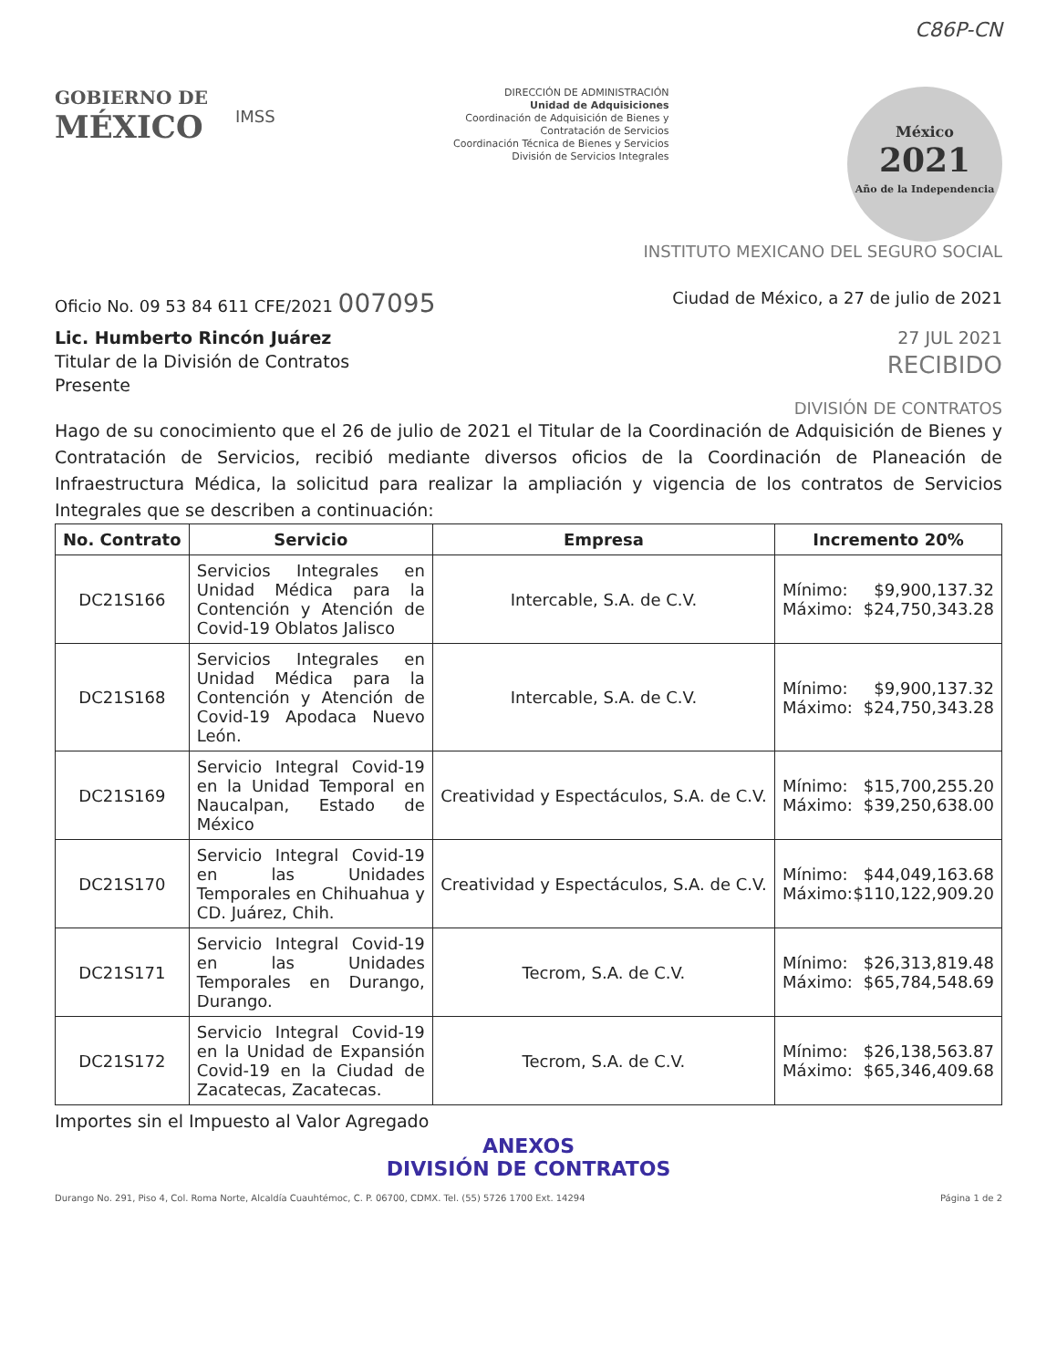C86P-CN
GOBIERNO DE
MÉXICO
IMSS
DIRECCIÓN DE ADMINISTRACIÓN
Unidad de Adquisiciones
Coordinación de Adquisición de Bienes y
Contratación de Servicios
Coordinación Técnica de Bienes y Servicios
División de Servicios Integrales
México
2021
Año de la Independencia
INSTITUTO MEXICANO DEL SEGURO SOCIAL
Oficio No. 09 53 84 611 CFE/2021 007095 Ciudad de México, a 27 de julio de 2021
Lic. Humberto Rincón Juárez 27 JUL 2021
Titular de la División de Contratos RECIBIDO
Presente
DIVISIÓN DE CONTRATOS
Hago de su conocimiento que el 26 de julio de 2021 el Titular de la Coordinación de Adquisición de Bienes y Contratación de Servicios, recibió mediante diversos oficios de la Coordinación de Planeación de Infraestructura Médica, la solicitud para realizar la ampliación y vigencia de los contratos de Servicios Integrales que se describen a continuación:
| No. Contrato | Servicio | Empresa | Incremento 20% |
| --- | --- | --- | --- |
| DC21S166 | Servicios Integrales en Unidad Médica para la Contención y Atención de Covid-19 Oblatos Jalisco | Intercable, S.A. de C.V. | Mínimo: $9,900,137.32 Máximo: $24,750,343.28 |
| DC21S168 | Servicios Integrales en Unidad Médica para la Contención y Atención de Covid-19 Apodaca Nuevo León. | Intercable, S.A. de C.V. | Mínimo: $9,900,137.32 Máximo: $24,750,343.28 |
| DC21S169 | Servicio Integral Covid-19 en la Unidad Temporal en Naucalpan, Estado de México | Creatividad y Espectáculos, S.A. de C.V. | Mínimo: $15,700,255.20 Máximo: $39,250,638.00 |
| DC21S170 | Servicio Integral Covid-19 en las Unidades Temporales en Chihuahua y CD. Juárez, Chih. | Creatividad y Espectáculos, S.A. de C.V. | Mínimo: $44,049,163.68 Máximo: $110,122,909.20 |
| DC21S171 | Servicio Integral Covid-19 en las Unidades Temporales en Durango, Durango. | Tecrom, S.A. de C.V. | Mínimo: $26,313,819.48 Máximo: $65,784,548.69 |
| DC21S172 | Servicio Integral Covid-19 en la Unidad de Expansión Covid-19 en la Ciudad de Zacatecas, Zacatecas. | Tecrom, S.A. de C.V. | Mínimo: $26,138,563.87 Máximo: $65,346,409.68 |
Importes sin el Impuesto al Valor Agregado
ANEXOS
DIVISIÓN DE CONTRATOS
Durango No. 291, Piso 4, Col. Roma Norte, Alcaldía Cuauhtémoc, C. P. 06700, CDMX. Tel. (55) 5726 1700 Ext. 14294 Página 1 de 2